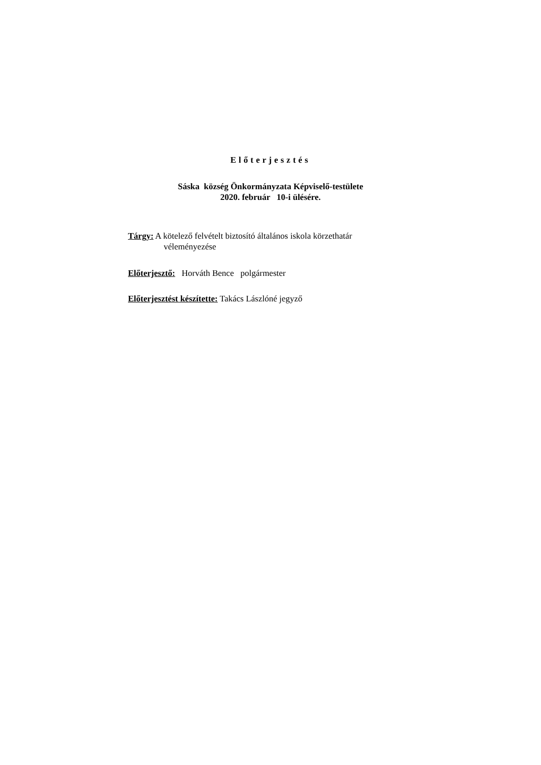Előterjesztés
Sáska község Önkormányzata Képviselő-testülete
2020. február 10-i ülésére.
Tárgy: A kötelező felvételt biztosító általános iskola körzethatár
véleményezése
Előterjesztő: Horváth Bence polgármester
Előterjesztést készítette: Takács Lászlóné jegyző